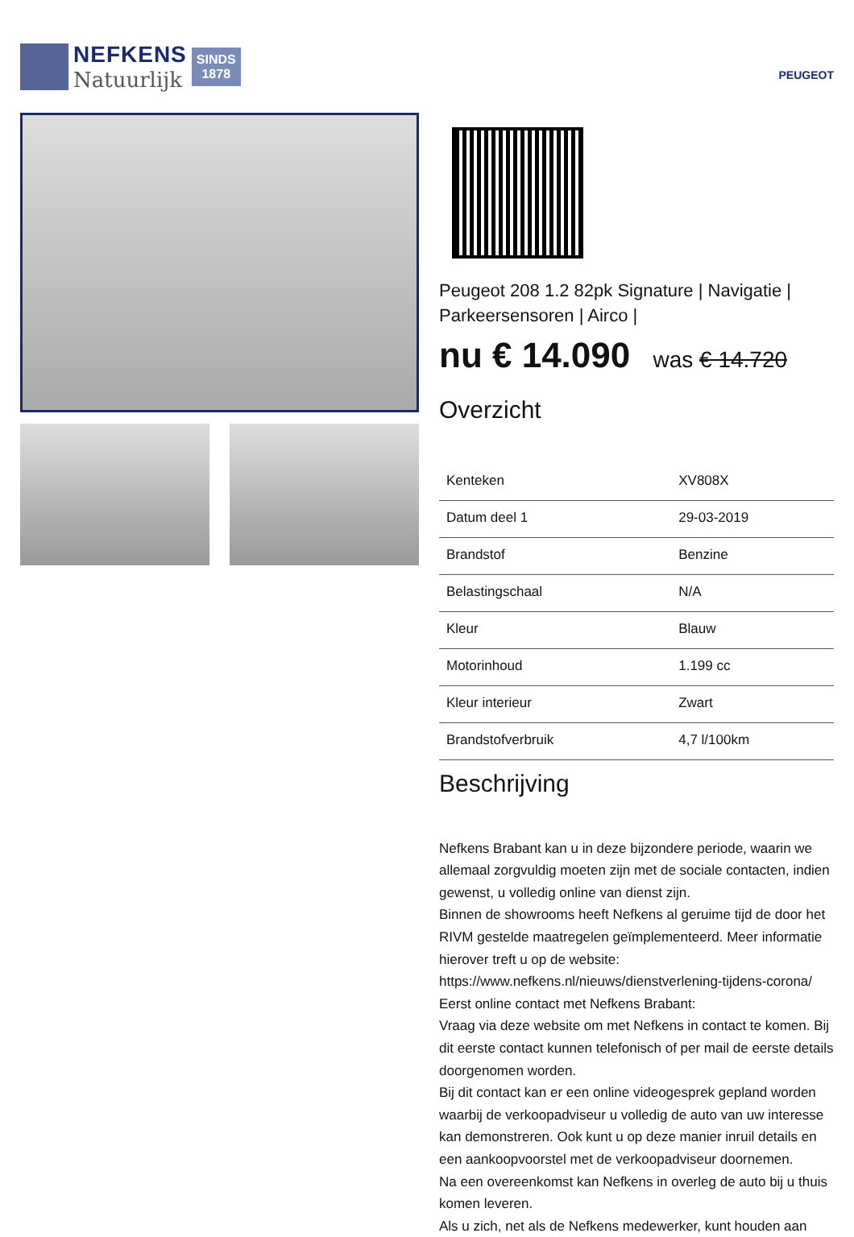NEFKENS
Natuurlijk
SINDS
1878
PEUGEOT
Peugeot 208 1.2 82pk Signature | Navigatie | Parkeersensoren | Airco |
nu € 14.090 was € 14.720
Overzicht
| Kenteken | XV808X |
| Datum deel 1 | 29-03-2019 |
| Brandstof | Benzine |
| Belastingschaal | N/A |
| Kleur | Blauw |
| Motorinhoud | 1.199 cc |
| Kleur interieur | Zwart |
| Brandstofverbruik | 4,7 l/100km |
Beschrijving
Nefkens Brabant kan u in deze bijzondere periode, waarin we allemaal zorgvuldig moeten zijn met de sociale contacten, indien gewenst, u volledig online van dienst zijn.
Binnen de showrooms heeft Nefkens al geruime tijd de door het RIVM gestelde maatregelen geïmplementeerd. Meer informatie hierover treft u op de website:
https://www.nefkens.nl/nieuws/dienstverlening-tijdens-corona/
Eerst online contact met Nefkens Brabant:
Vraag via deze website om met Nefkens in contact te komen. Bij dit eerste contact kunnen telefonisch of per mail de eerste details doorgenomen worden.
Bij dit contact kan er een online videogesprek gepland worden waarbij de verkoopadviseur u volledig de auto van uw interesse kan demonstreren. Ook kunt u op deze manier inruil details en een aankoopvoorstel met de verkoopadviseur doornemen.
Na een overeenkomst kan Nefkens in overleg de auto bij u thuis komen leveren.
Als u zich, net als de Nefkens medewerker, kunt houden aan